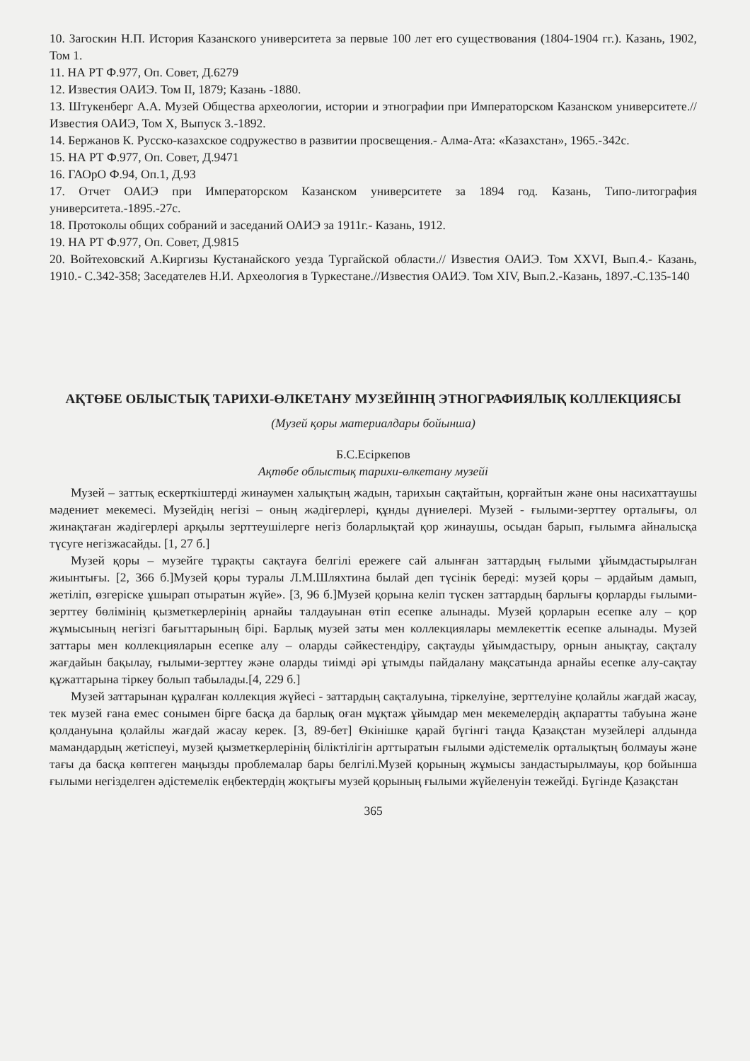10. Загоскин Н.П. История Казанского университета за первые 100 лет его существования (1804-1904 гг.). Казань, 1902, Том 1.
11. НА РТ Ф.977, Оп. Совет, Д.6279
12. Известия ОАИЭ. Том II, 1879; Казань -1880.
13. Штукенберг А.А. Музей Общества археологии, истории и этнографии при Императорском Казанском университете.// Известия ОАИЭ, Том X, Выпуск 3.-1892.
14. Бержанов К. Русско-казахское содружество в развитии просвещения.- Алма-Ата: «Казахстан», 1965.-342с.
15. НА РТ Ф.977, Оп. Совет, Д.9471
16. ГАОрО Ф.94, Оп.1, Д.93
17. Отчет ОАИЭ при Императорском Казанском университете за 1894 год. Казань, Типо-литография университета.-1895.-27с.
18. Протоколы общих собраний и заседаний ОАИЭ за 1911г.- Казань, 1912.
19. НА РТ Ф.977, Оп. Совет, Д.9815
20. Войтеховский А.Киргизы Кустанайского уезда Тургайской области.// Известия ОАИЭ. Том XXVI, Вып.4.- Казань, 1910.- С.342-358; Заседателев Н.И. Археология в Туркестане.//Известия ОАИЭ. Том XIV, Вып.2.-Казань, 1897.-С.135-140
АҚТӨБЕ ОБЛЫСТЫҚ ТАРИХИ-ӨЛКЕТАНУ МУЗЕЙІНІҢ ЭТНОГРАФИЯЛЫҚ КОЛЛЕКЦИЯСЫ
(Музей қоры материалдары бойынша)
Б.С.Есіркепов
Ақтөбе облыстық тарихи-өлкетану музейі
Музей – заттық ескерткіштерді жинаумен халықтың жадын, тарихын сақтайтын, қорғайтын және оны насихаттаушы мәдениет мекемесі. Музейдің негізі – оның жәдігерлері, құнды дүниелері. Музей - ғылыми-зерттеу орталығы, ол жинақтаған жәдігерлері арқылы зерттеушілерге негіз боларлықтай қор жинаушы, осыдан барып, ғылымға айналысқа түсуге негізжасайды. [1, 27 б.]
Музей қоры – музейге тұрақты сақтауға белгілі ережеге сай алынған заттардың ғылыми ұйымдастырылған жиынтығы. [2, 366 б.]Музей қоры туралы Л.М.Шляхтина былай деп түсінік береді: музей қоры – әрдайым дамып, жетіліп, өзгеріске ұшырап отыратын жүйе». [3, 96 б.]Музей қорына келіп түскен заттардың барлығы қорларды ғылыми-зерттеу бөлімінің қызметкерлерінің арнайы талдауынан өтіп есепке алынады. Музей қорларын есепке алу – қор жұмысының негізгі бағыттарының бірі. Барлық музей заты мен коллекциялары мемлекеттік есепке алынады. Музей заттары мен коллекцияларын есепке алу – оларды сәйкестендіру, сақтауды ұйымдастыру, орнын анықтау, сақталу жағдайын бақылау, ғылыми-зерттеу және оларды тиімді әрі ұтымды пайдалану мақсатында арнайы есепке алу-сақтау құжаттарына тіркеу болып табылады.[4, 229 б.]
Музей заттарынан құралған коллекция жүйесі - заттардың сақталуына, тіркелуіне, зерттелуіне қолайлы жағдай жасау, тек музей ғана емес сонымен бірге басқа да барлық оған мұқтаж ұйымдар мен мекемелердің ақпаратты табуына және қолдануына қолайлы жағдай жасау керек. [3, 89-бет] Өкінішке қарай бүгінгі таңда Қазақстан музейлері алдында мамандардың жетіспеуі, музей қызметкерлерінің біліктілігін арттыратын ғылыми әдістемелік орталықтың болмауы және тағы да басқа көптеген маңызды проблемалар бары белгілі.Музей қорының жұмысы зандастырылмауы, қор бойынша ғылыми негізделген әдістемелік еңбектердің жоқтығы музей қорының ғылыми жүйеленуін тежейді. Бүгінде Қазақстан
365